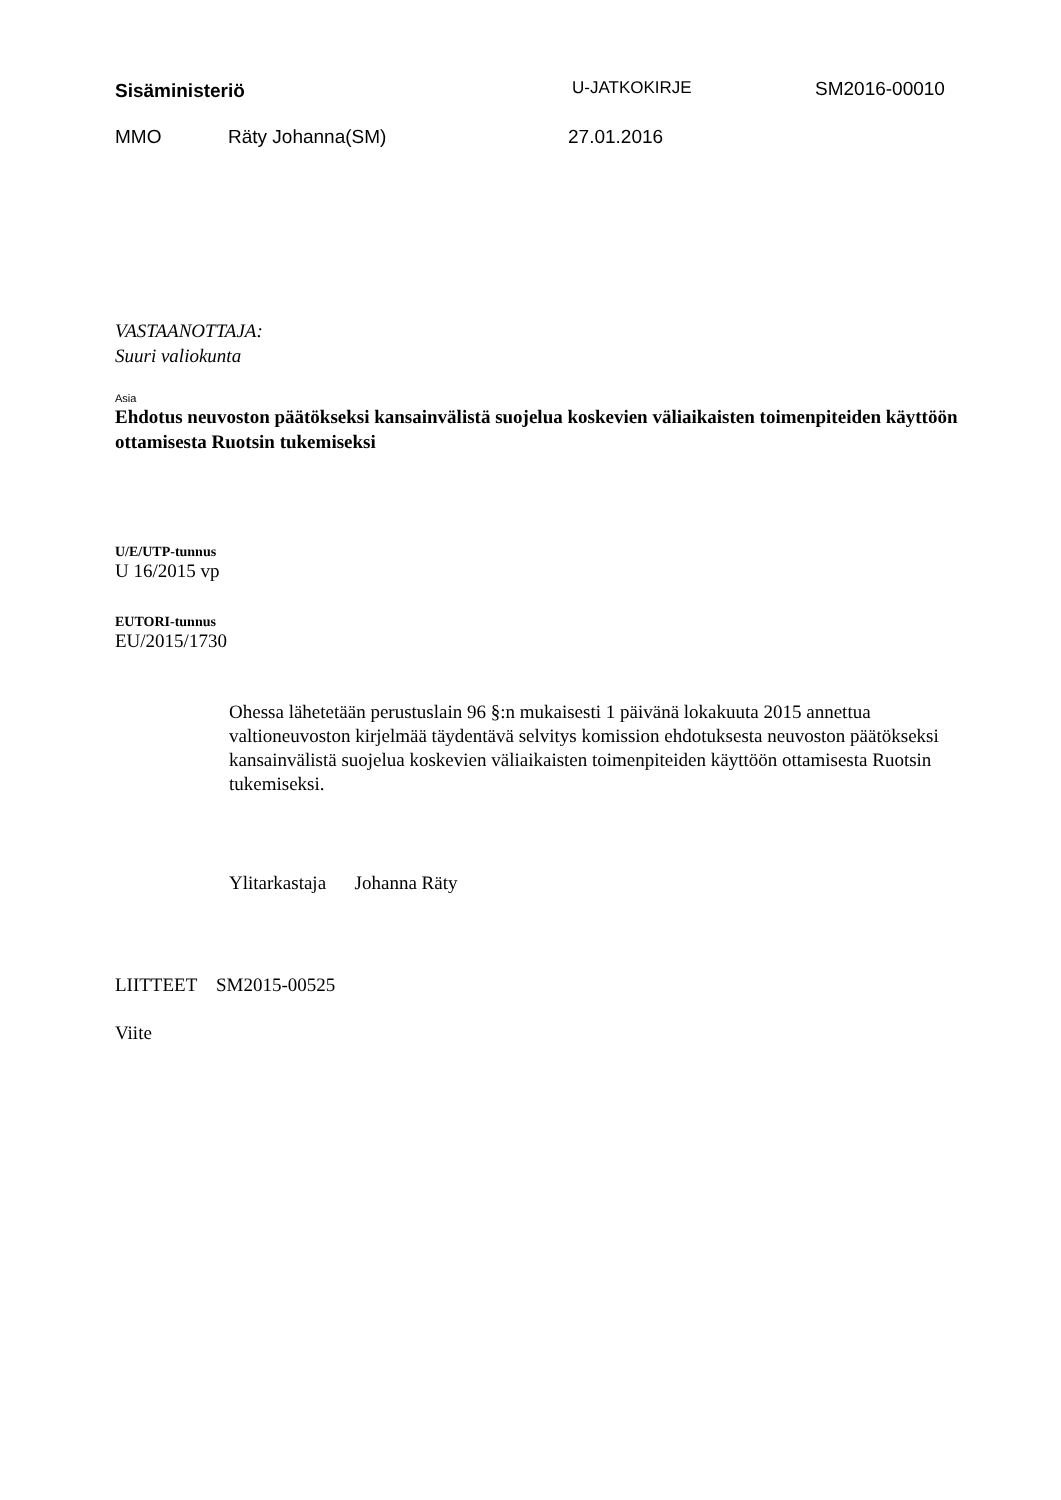Sisäministeriö U-JATKOKIRJE SM2016-00010
MMO Räty Johanna(SM) 27.01.2016
VASTAANOTTAJA:
Suuri valiokunta
Asia
Ehdotus neuvoston päätökseksi kansainvälistä suojelua koskevien väliaikaisten toimenpiteiden käyttöön ottamisesta Ruotsin tukemiseksi
U/E/UTP-tunnus
U 16/2015 vp
EUTORI-tunnus
EU/2015/1730
Ohessa lähetetään perustuslain 96 §:n mukaisesti 1 päivänä lokakuuta 2015 annettua valtioneuvoston kirjelmää täydentävä selvitys komission ehdotuksesta neuvoston päätökseksi kansainvälistä suojelua koskevien väliaikaisten toimenpiteiden käyttöön ottamisesta Ruotsin tukemiseksi.
Ylitarkastaja Johanna Räty
LIITTEET SM2015-00525
Viite